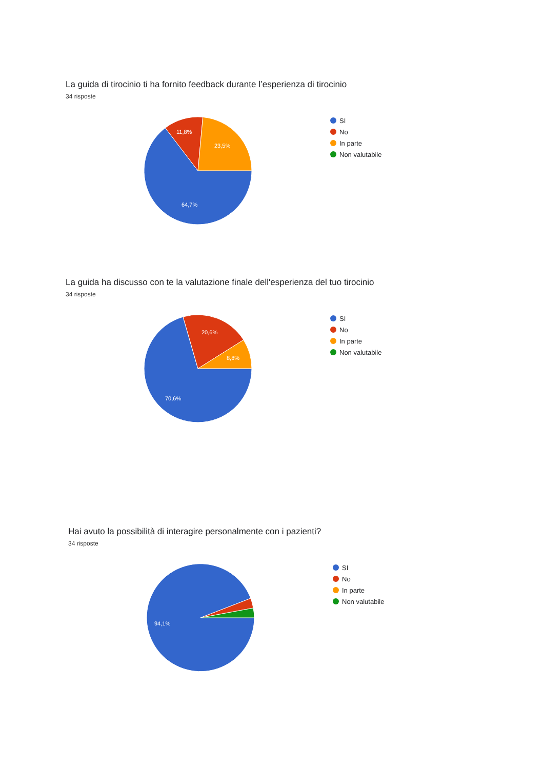La guida di tirocinio ti ha fornito feedback durante l’esperienza di tirocinio
34 risposte
64,7%
11,8%
23,5%
SI
No
In parte
Non valutabile
La guida ha discusso con te la valutazione finale dell'esperienza del tuo tirocinio
34 risposte
70,6%
20,6%
8,8%
SI
No
In parte
Non valutabile
Hai avuto la possibilità di interagire personalmente con i pazienti?
34 risposte
94,1%
SI
No
In parte
Non valutabile